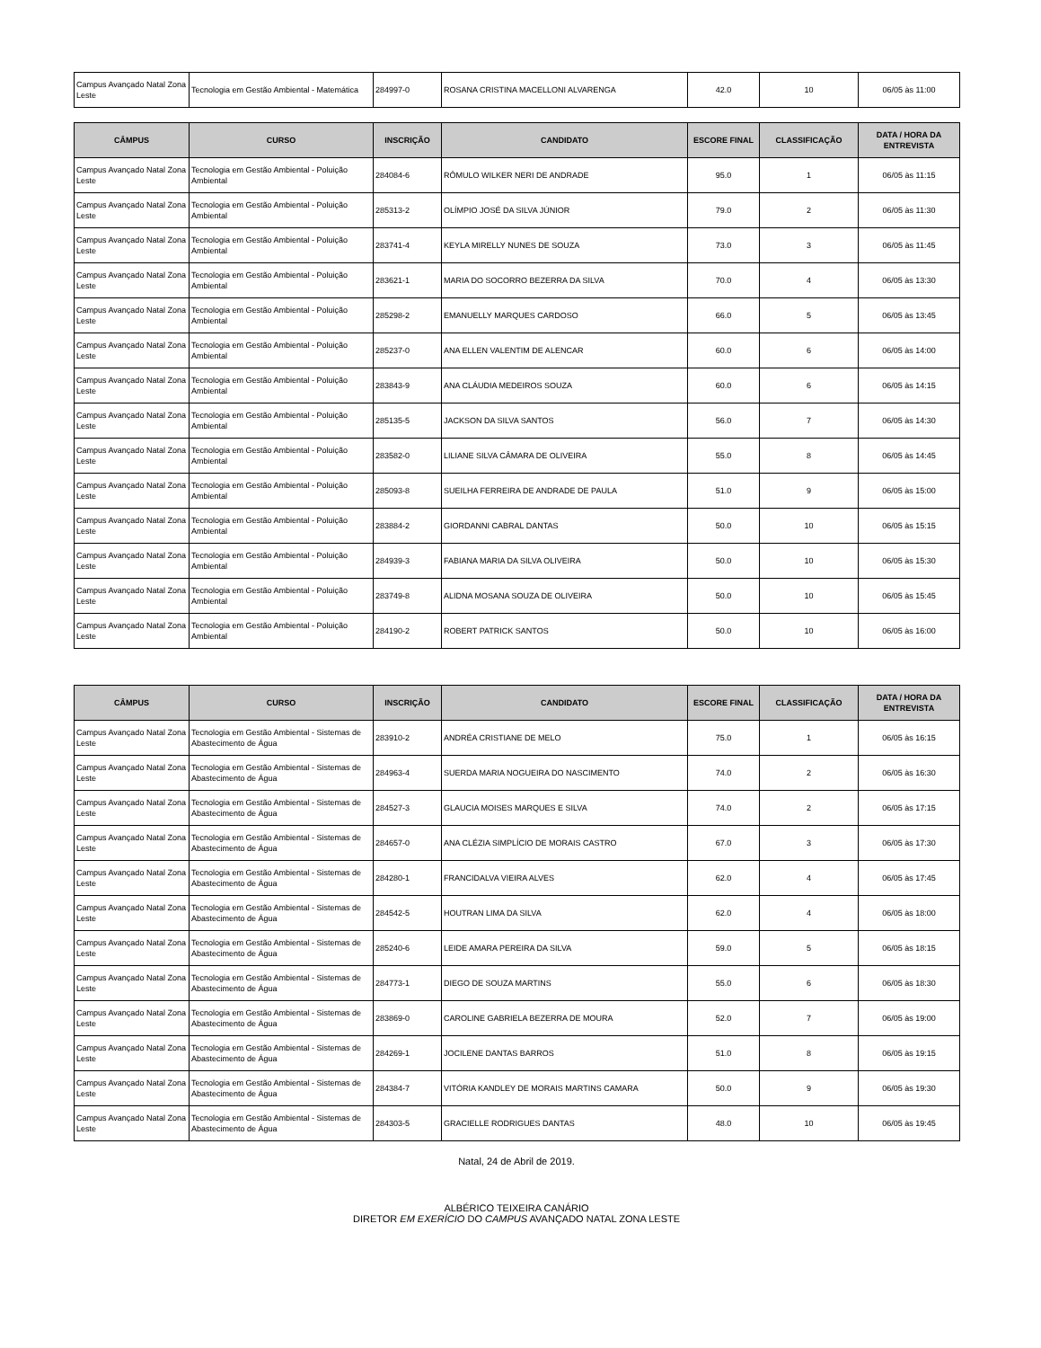| Campus Avançado Natal Zona Leste | Tecnologia em Gestão Ambiental - Matemática | 284997-0 | ROSANA CRISTINA MACELLONI ALVARENGA | 42.0 | 10 | 06/05 às 11:00 |
| CÂMPUS | CURSO | INSCRIÇÃO | CANDIDATO | ESCORE FINAL | CLASSIFICAÇÃO | DATA / HORA DA ENTREVISTA |
| --- | --- | --- | --- | --- | --- | --- |
| Campus Avançado Natal Zona Leste | Tecnologia em Gestão Ambiental - Poluição Ambiental | 284084-6 | RÔMULO WILKER NERI DE ANDRADE | 95.0 | 1 | 06/05 às 11:15 |
| Campus Avançado Natal Zona Leste | Tecnologia em Gestão Ambiental - Poluição Ambiental | 285313-2 | OLÍMPIO JOSÉ DA SILVA JÚNIOR | 79.0 | 2 | 06/05 às 11:30 |
| Campus Avançado Natal Zona Leste | Tecnologia em Gestão Ambiental - Poluição Ambiental | 283741-4 | KEYLA MIRELLY NUNES DE SOUZA | 73.0 | 3 | 06/05 às 11:45 |
| Campus Avançado Natal Zona Leste | Tecnologia em Gestão Ambiental - Poluição Ambiental | 283621-1 | MARIA DO SOCORRO BEZERRA DA SILVA | 70.0 | 4 | 06/05 às 13:30 |
| Campus Avançado Natal Zona Leste | Tecnologia em Gestão Ambiental - Poluição Ambiental | 285298-2 | EMANUELLY MARQUES CARDOSO | 66.0 | 5 | 06/05 às 13:45 |
| Campus Avançado Natal Zona Leste | Tecnologia em Gestão Ambiental - Poluição Ambiental | 285237-0 | ANA ELLEN VALENTIM DE ALENCAR | 60.0 | 6 | 06/05 às 14:00 |
| Campus Avançado Natal Zona Leste | Tecnologia em Gestão Ambiental - Poluição Ambiental | 283843-9 | ANA CLÁUDIA MEDEIROS SOUZA | 60.0 | 6 | 06/05 às 14:15 |
| Campus Avançado Natal Zona Leste | Tecnologia em Gestão Ambiental - Poluição Ambiental | 285135-5 | JACKSON DA SILVA SANTOS | 56.0 | 7 | 06/05 às 14:30 |
| Campus Avançado Natal Zona Leste | Tecnologia em Gestão Ambiental - Poluição Ambiental | 283582-0 | LILIANE SILVA CÂMARA DE OLIVEIRA | 55.0 | 8 | 06/05 às 14:45 |
| Campus Avançado Natal Zona Leste | Tecnologia em Gestão Ambiental - Poluição Ambiental | 285093-8 | SUEILHA FERREIRA DE ANDRADE DE PAULA | 51.0 | 9 | 06/05 às 15:00 |
| Campus Avançado Natal Zona Leste | Tecnologia em Gestão Ambiental - Poluição Ambiental | 283884-2 | GIORDANNI CABRAL DANTAS | 50.0 | 10 | 06/05 às 15:15 |
| Campus Avançado Natal Zona Leste | Tecnologia em Gestão Ambiental - Poluição Ambiental | 284939-3 | FABIANA MARIA DA SILVA OLIVEIRA | 50.0 | 10 | 06/05 às 15:30 |
| Campus Avançado Natal Zona Leste | Tecnologia em Gestão Ambiental - Poluição Ambiental | 283749-8 | ALIDNA MOSANA SOUZA DE OLIVEIRA | 50.0 | 10 | 06/05 às 15:45 |
| Campus Avançado Natal Zona Leste | Tecnologia em Gestão Ambiental - Poluição Ambiental | 284190-2 | ROBERT PATRICK SANTOS | 50.0 | 10 | 06/05 às 16:00 |
| CÂMPUS | CURSO | INSCRIÇÃO | CANDIDATO | ESCORE FINAL | CLASSIFICAÇÃO | DATA / HORA DA ENTREVISTA |
| --- | --- | --- | --- | --- | --- | --- |
| Campus Avançado Natal Zona Leste | Tecnologia em Gestão Ambiental - Sistemas de Abastecimento de Água | 283910-2 | ANDRÉA CRISTIANE DE MELO | 75.0 | 1 | 06/05 às 16:15 |
| Campus Avançado Natal Zona Leste | Tecnologia em Gestão Ambiental - Sistemas de Abastecimento de Água | 284963-4 | SUERDA MARIA NOGUEIRA DO NASCIMENTO | 74.0 | 2 | 06/05 às 16:30 |
| Campus Avançado Natal Zona Leste | Tecnologia em Gestão Ambiental - Sistemas de Abastecimento de Água | 284527-3 | GLAUCIA MOISES MARQUES E SILVA | 74.0 | 2 | 06/05 às 17:15 |
| Campus Avançado Natal Zona Leste | Tecnologia em Gestão Ambiental - Sistemas de Abastecimento de Água | 284657-0 | ANA CLÉZIA SIMPLÍCIO DE MORAIS CASTRO | 67.0 | 3 | 06/05 às 17:30 |
| Campus Avançado Natal Zona Leste | Tecnologia em Gestão Ambiental - Sistemas de Abastecimento de Água | 284280-1 | FRANCIDALVA VIEIRA ALVES | 62.0 | 4 | 06/05 às 17:45 |
| Campus Avançado Natal Zona Leste | Tecnologia em Gestão Ambiental - Sistemas de Abastecimento de Água | 284542-5 | HOUTRAN LIMA DA SILVA | 62.0 | 4 | 06/05 às 18:00 |
| Campus Avançado Natal Zona Leste | Tecnologia em Gestão Ambiental - Sistemas de Abastecimento de Água | 285240-6 | LEIDE AMARA PEREIRA DA SILVA | 59.0 | 5 | 06/05 às 18:15 |
| Campus Avançado Natal Zona Leste | Tecnologia em Gestão Ambiental - Sistemas de Abastecimento de Água | 284773-1 | DIEGO DE SOUZA MARTINS | 55.0 | 6 | 06/05 às 18:30 |
| Campus Avançado Natal Zona Leste | Tecnologia em Gestão Ambiental - Sistemas de Abastecimento de Água | 283869-0 | CAROLINE GABRIELA BEZERRA DE MOURA | 52.0 | 7 | 06/05 às 19:00 |
| Campus Avançado Natal Zona Leste | Tecnologia em Gestão Ambiental - Sistemas de Abastecimento de Água | 284269-1 | JOCILENE DANTAS BARROS | 51.0 | 8 | 06/05 às 19:15 |
| Campus Avançado Natal Zona Leste | Tecnologia em Gestão Ambiental - Sistemas de Abastecimento de Água | 284384-7 | VITÓRIA KANDLEY DE MORAIS MARTINS CAMARA | 50.0 | 9 | 06/05 às 19:30 |
| Campus Avançado Natal Zona Leste | Tecnologia em Gestão Ambiental - Sistemas de Abastecimento de Água | 284303-5 | GRACIELLE RODRIGUES DANTAS | 48.0 | 10 | 06/05 às 19:45 |
Natal, 24 de Abril de 2019.
ALBÉRICO TEIXEIRA CANÁRIO
DIRETOR EM EXERÍCIO DO CAMPUS AVANÇADO NATAL ZONA LESTE